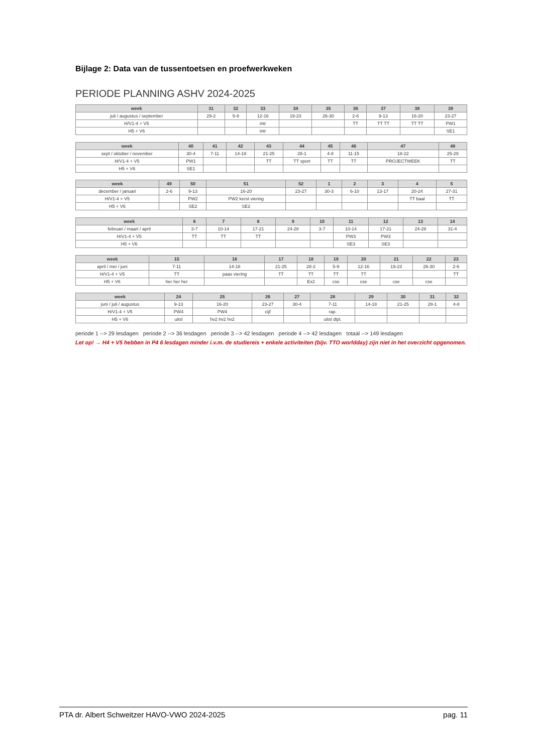Bijlage 2: Data van de tussentoetsen en proefwerkweken
PERIODE PLANNING ASHV 2024-2025
| week | 31 | 32 | 33 | 34 | 35 | 36 | 37 | 38 | 39 |
| --- | --- | --- | --- | --- | --- | --- | --- | --- | --- |
| juli / augustus / september | 29-2 | 5-9 | 12-16 | 19-23 | 26-30 | 2-6 | 9-13 | 16-20 | 23-27 |
| H/V1-4 + V5 | | | intr | | | TT | TT TT | TT TT | PW1 |
| H5 + V6 | | | intr | | | | | | SE1 |
| week | 40 | 41 | 42 | 43 | 44 | 45 | 46 | 47 | 48 |
| --- | --- | --- | --- | --- | --- | --- | --- | --- | --- |
| sept / oktober / november | 30-4 | 7-11 | 14-18 | 21-25 | 28-1 | 4-8 | 11-15 | 18-22 | 25-29 |
| H/V1-4 + V5 | PW1 | | | TT | TT sport | TT | TT | PROJECTWEEK | TT |
| H5 + V6 | SE1 | | | | | | | | |
| week | 49 | 50 | 51 | 52 | 1 | 2 | 3 | 4 | 5 |
| --- | --- | --- | --- | --- | --- | --- | --- | --- | --- |
| december / januari | 2-6 | 9-13 | 16-20 | 23-27 | 30-3 | 6-10 | 13-17 | 20-24 | 27-31 |
| H/V1-4 + V5 | | PW2 | PW2 kerst viering | | | | | TT baal | TT |
| H5 + V6 | | SE2 | SE2 | | | | | | |
| week | 6 | 7 | 8 | 9 | 10 | 11 | 12 | 13 | 14 |
| --- | --- | --- | --- | --- | --- | --- | --- | --- | --- |
| februari / maart / april | 3-7 | 10-14 | 17-21 | 24-28 | 3-7 | 10-14 | 17-21 | 24-28 | 31-4 |
| H/V1-4 + V5 | TT | TT | TT | | | PW3 | PW3 | | |
| H5 + V6 | | | | | | SE3 | SE3 | | |
| week | 15 | 16 | 17 | 18 | 19 | 20 | 21 | 22 | 23 |
| --- | --- | --- | --- | --- | --- | --- | --- | --- | --- |
| april / mei / juni | 7-11 | 14-18 | 21-25 | 28-2 | 5-9 | 12-16 | 19-23 | 26-30 | 2-6 |
| H/V1-4 + V5 | TT | paas viering | TT | TT | TT | TT | | | TT |
| H5 + V6 | her her her | | | Ex2 | cse | cse | cse | cse | |
| week | 24 | 25 | 26 | 27 | 28 | 29 | 30 | 31 | 32 |
| --- | --- | --- | --- | --- | --- | --- | --- | --- | --- |
| juni / juli / augustus | 9-13 | 16-20 | 23-27 | 30-4 | 7-11 | 14-18 | 21-25 | 28-1 | 4-8 |
| H/V1-4 + V5 | PW4 | PW4 | cijf | | rap. | | | | |
| H5 + V6 | uitsl | hv2 hv2 hv2 | | | uitsl dipl. | | | | |
periode 1 --> 29 lesdagen periode 2 --> 36 lesdagen periode 3 --> 42 lesdagen periode 4 --> 42 lesdagen totaal --> 149 lesdagen
Let op! → H4 + V5 hebben in P4 6 lesdagen minder i.v.m. de studiereis + enkele activiteiten (bijv. TTO worldday) zijn niet in het overzicht opgenomen.
PTA dr. Albert Schweitzer HAVO-VWO 2024-2025 pag. 11